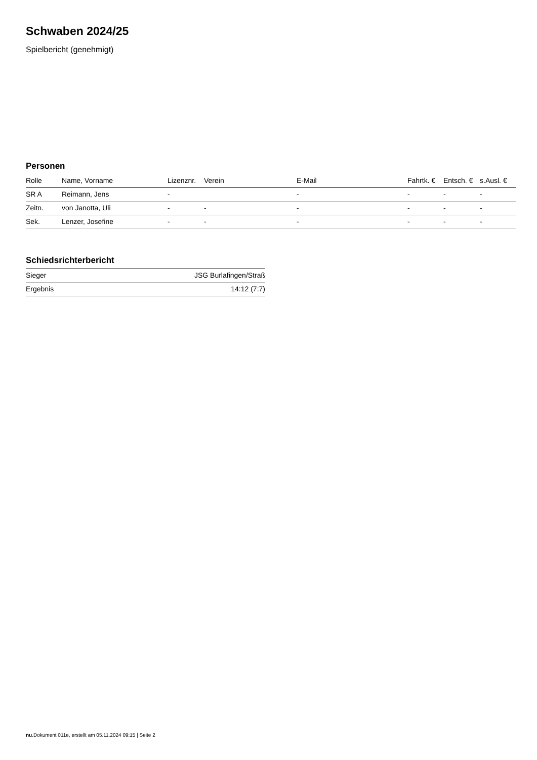Schwaben 2024/25
Spielbericht (genehmigt)
Personen
| Rolle | Name, Vorname | Lizenznr. | Verein | E-Mail | Fahrtk. € | Entsch. € | s.Ausl. € |
| --- | --- | --- | --- | --- | --- | --- | --- |
| SR A | Reimann, Jens | - | | - | - | - | - |
| Zeitn. | von Janotta, Uli | - | - | - | - | - | - |
| Sek. | Lenzer, Josefine | - | - | - | - | - | - |
Schiedsrichterbericht
| Sieger | JSG Burlafingen/Straß |
| Ergebnis | 14:12 (7:7) |
nu.Dokument 011e, erstellt am 05.11.2024 09:15 | Seite 2